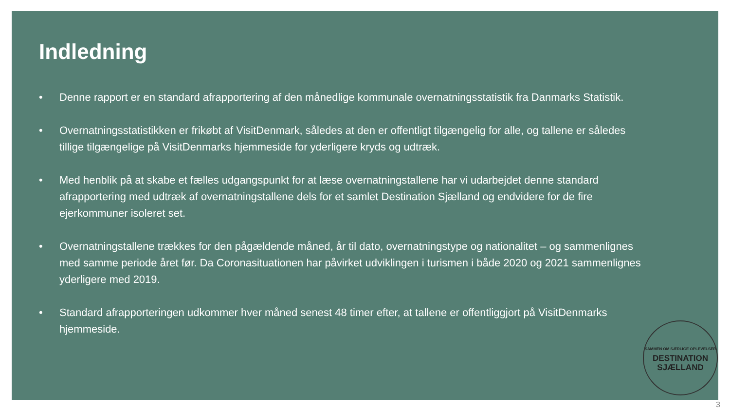Indledning
• Denne rapport er en standard afrapportering af den månedlige kommunale overnatningsstatistik fra Danmarks Statistik.
• Overnatningsstatistikken er frikøbt af VisitDenmark, således at den er offentligt tilgængelig for alle, og tallene er således tillige tilgængelige på VisitDenmarks hjemmeside for yderligere kryds og udtræk.
• Med henblik på at skabe et fælles udgangspunkt for at læse overnatningstallene har vi udarbejdet denne standard afrapportering med udtræk af overnatningstallene dels for et samlet Destination Sjælland og endvidere for de fire ejerkommuner isoleret set.
• Overnatningstallene trækkes for den pågældende måned, år til dato, overnatningstype og nationalitet – og sammenlignes med samme periode året før. Da Coronasituationen har påvirket udviklingen i turismen i både 2020 og 2021 sammenlignes yderligere med 2019.
• Standard afrapporteringen udkommer hver måned senest 48 timer efter, at tallene er offentliggjort på VisitDenmarks hjemmeside.
SAMMEN OM SÆRLIGE OPLEVELSER
DESTINATION
SJÆLLAND
3